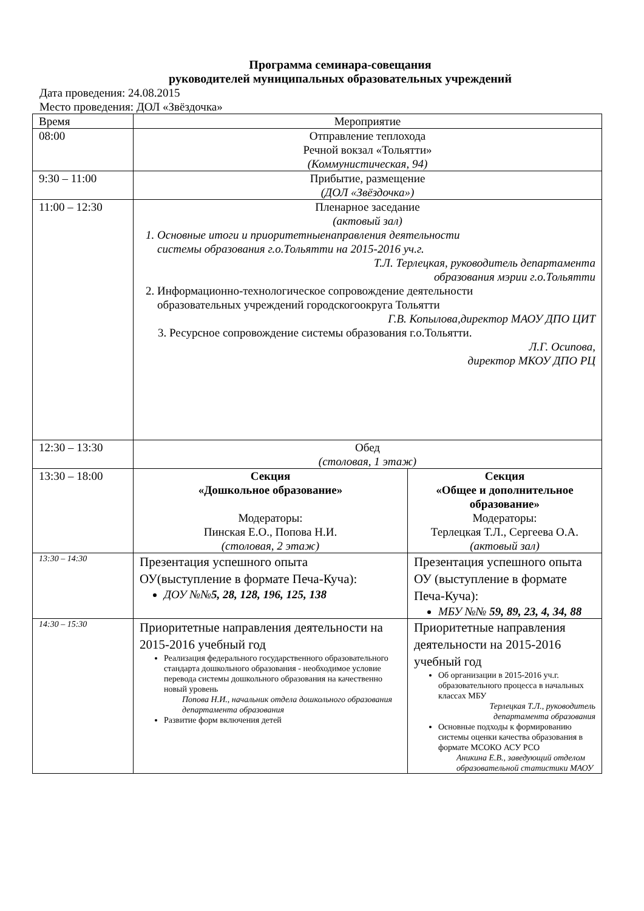Программа семинара-совещания
руководителей муниципальных образовательных учреждений
Дата проведения: 24.08.2015
Место проведения: ДОЛ «Звёздочка»
| Время | Мероприятие | |
| --- | --- | --- |
| 08:00 | Отправление теплохода Речной вокзал «Тольятти» (Коммунистическая, 94) | |
| 9:30 – 11:00 | Прибытие, размещение (ДОЛ «Звёздочка») | |
| 11:00 – 12:30 | Пленарное заседание (актовый зал) 1. Основные итоги и приоритетныенаправления деятельности системы образования г.о.Тольятти на 2015-2016 уч.г. Т.Л. Терлецкая, руководитель департамента образования мэрии г.о.Тольятти 2. Информационно-технологическое сопровождение деятельности образовательных учреждений городскогоокруга Тольятти Г.В. Копылова,директор МАОУ ДПО ЦИТ 3. Ресурсное сопровождение системы образования г.о.Тольятти. Л.Г. Осипова, директор МКОУ ДПО РЦ | |
| 12:30 – 13:30 | Обед (столовая, 1 этаж) | |
| 13:30 – 18:00 | Секция «Дошкольное образование» Модераторы: Пинская Е.О., Попова Н.И. (столовая, 2 этаж) | Секция «Общее и дополнительное образование» Модераторы: Терлецкая Т.Л., Сергеева О.А. (актовый зал) |
| 13:30 – 14:30 | Презентация успешного опыта ОУ(выступление в формате Печа-Куча): ДОУ №№ 5, 28, 128, 196, 125, 138 | Презентация успешного опыта ОУ (выступление в формате Печа-Куча): МБУ №№ 59, 89, 23, 4, 34, 88 |
| 14:30 – 15:30 | Приоритетные направления деятельности на 2015-2016 учебный год Реализация федерального государственного образовательного стандарта дошкольного образования - необходимое условие перевода системы дошкольного образования на качественно новый уровень Попова Н.И., начальник отдела дошкольного образования департамента образования Развитие форм включения детей | Приоритетные направления деятельности на 2015-2016 учебный год Об организации в 2015-2016 уч.г. образовательного процесса в начальных классах МБУ Терлецкая Т.Л., руководитель департамента образования Основные подходы к формированию системы оценки качества образования в формате МСОКО АСУ РСО Аникина Е.В., заведующий отделом образовательной статистики МАОУ |